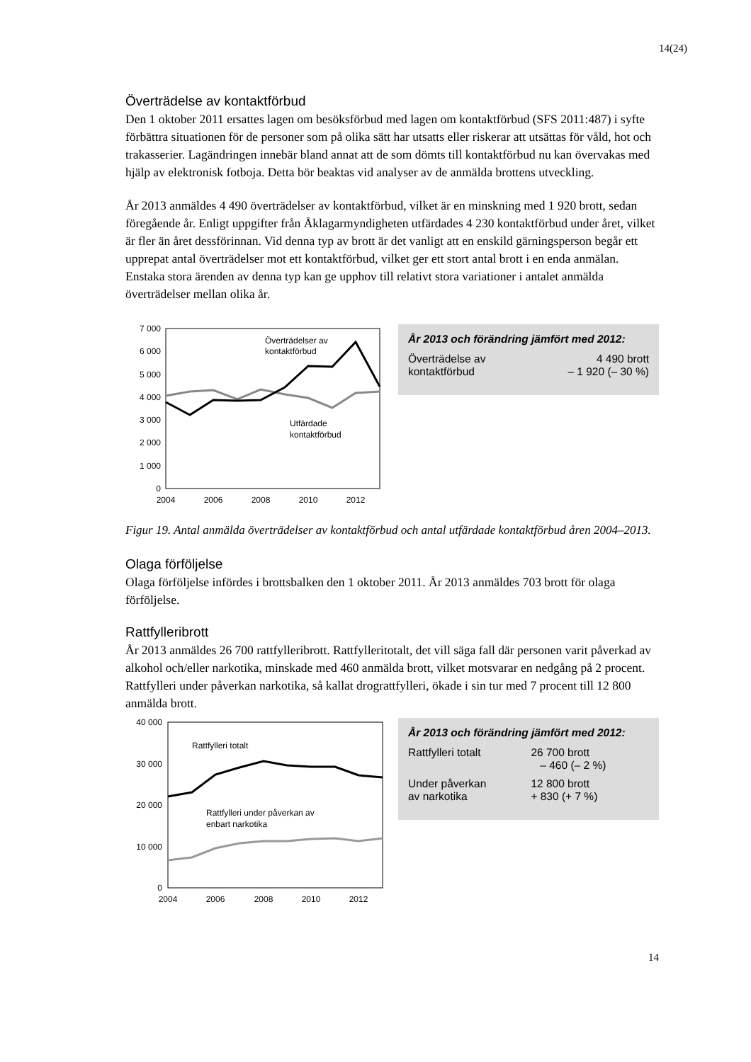14(24)
Överträdelse av kontaktförbud
Den 1 oktober 2011 ersattes lagen om besöksförbud med lagen om kontaktförbud (SFS 2011:487) i syfte förbättra situationen för de personer som på olika sätt har utsatts eller riskerar att utsättas för våld, hot och trakasserier. Lagändringen innebär bland annat att de som dömts till kontaktförbud nu kan övervakas med hjälp av elektronisk fotboja. Detta bör beaktas vid analyser av de anmälda brottens utveckling.
År 2013 anmäldes 4 490 överträdelser av kontaktförbud, vilket är en minskning med 1 920 brott, sedan föregående år. Enligt uppgifter från Åklagarmyndigheten utfärdades 4 230 kontaktförbud under året, vilket är fler än året dessförinnan. Vid denna typ av brott är det vanligt att en enskild gärningsperson begår ett upprepat antal överträdelser mot ett kontaktförbud, vilket ger ett stort antal brott i en enda anmälan. Enstaka stora ärenden av denna typ kan ge upphov till relativt stora variationer i antalet anmälda överträdelser mellan olika år.
7 000
6 000
5 000
4 000
3 000
2 000
1 000
0
2004
2006
2008
2010
2012
Överträdelser av
kontaktförbud
Utfärdade
kontaktförbud
År 2013 och förändring jämfört med 2012:
| Överträdelse av kontaktförbud | 4 490 brott – 1 920 (– 30 %) |
Figur 19. Antal anmälda överträdelser av kontaktförbud och antal utfärdade kontaktförbud åren 2004–2013.
Olaga förföljelse
Olaga förföljelse infördes i brottsbalken den 1 oktober 2011. År 2013 anmäldes 703 brott för olaga förföljelse.
Rattfylleribrott
År 2013 anmäldes 26 700 rattfylleribrott. Rattfylleritotalt, det vill säga fall där personen varit påverkad av alkohol och/eller narkotika, minskade med 460 anmälda brott, vilket motsvarar en nedgång på 2 procent. Rattfylleri under påverkan narkotika, så kallat drograttfylleri, ökade i sin tur med 7 procent till 12 800 anmälda brott.
40 000
30 000
20 000
10 000
0
2004
2006
2008
2010
2012
Rattfylleri totalt
Rattfylleri under påverkan av
enbart narkotika
År 2013 och förändring jämfört med 2012:
| Rattfylleri totalt | 26 700 brott – 460 (– 2 %) |
| Under påverkan av narkotika | 12 800 brott + 830 (+ 7 %) |
14